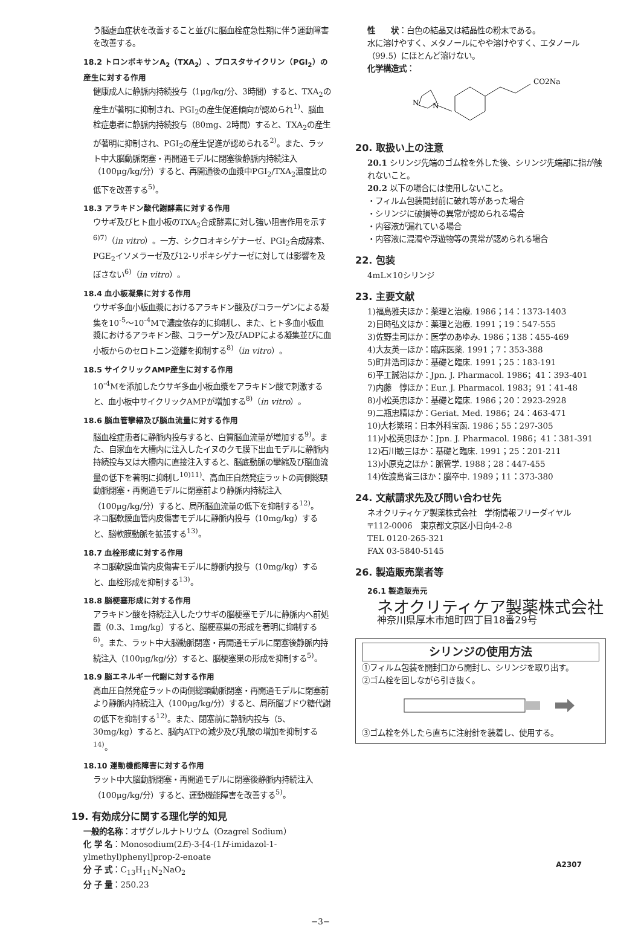う脳虚血症状を改善すること並びに脳血栓症急性期に伴う運動障害を改善する。
18.2 トロンボキサンA<sub>2</sub>（TXA<sub>2</sub>）、プロスタサイクリン（PGI<sub>2</sub>）の産生に対する作用
健康成人に静脈内持続投与（1μg/kg/分、3時間）すると、TXA<sub>2</sub>の産生が著明に抑制され、PGI<sub>2</sub>の産生促進傾向が認められ<sup>1)</sup>、脳血栓症患者に静脈内持続投与（80mg、2時間）すると、TXA<sub>2</sub>の産生が著明に抑制され、PGI<sub>2</sub>の産生促進が認められる<sup>2)</sup>。また、ラット中大脳動脈閉塞・再開通モデルに閉塞後静脈内持続注入（100μg/kg/分）すると、再開通後の血漿中PGI<sub>2</sub>/TXA<sub>2</sub>濃度比の低下を改善する<sup>5)</sup>。
18.3 アラキドン酸代謝酵素に対する作用
ウサギ及びヒト血小板のTXA<sub>2</sub>合成酵素に対し強い阻害作用を示す<sup>6)7)</sup>（in vitro）。一方、シクロオキシゲナーゼ、PGI<sub>2</sub>合成酵素、PGE<sub>2</sub>イソメラーゼ及び12-リポキシゲナーゼに対しては影響を及ぼさない<sup>6)</sup>（in vitro）。
18.4 血小板凝集に対する作用
ウサギ多血小板血漿におけるアラキドン酸及びコラーゲンによる凝集を10<sup>-5</sup>～10<sup>-4</sup>Mで濃度依存的に抑制し、また、ヒト多血小板血漿におけるアラキドン酸、コラーゲン及びADPによる凝集並びに血小板からのセロトニン遊離を抑制する<sup>8)</sup>（in vitro）。
18.5 サイクリックAMP産生に対する作用
10<sup>-4</sup>Mを添加したウサギ多血小板血漿をアラキドン酸で刺激すると、血小板中サイクリックAMPが増加する<sup>8)</sup>（in vitro）。
18.6 脳血管攣縮及び脳血流量に対する作用
脳血栓症患者に静脈内投与すると、白質脳血流量が増加する<sup>9)</sup>。また、自家血を大槽内に注入したイヌのクモ膜下出血モデルに静脈内持続投与又は大槽内に直接注入すると、脳底動脈の攣縮及び脳血流量の低下を著明に抑制し<sup>10)11)</sup>、高血圧自然発症ラットの両側総頸動脈閉塞・再開通モデルに閉塞前より静脈内持続注入（100μg/kg/分）すると、局所脳血流量の低下を抑制する<sup>12)</sup>。
ネコ脳軟膜血管内皮傷害モデルに静脈内投与（10mg/kg）すると、脳軟膜動脈を拡張する<sup>13)</sup>。
18.7 血栓形成に対する作用
ネコ脳軟膜血管内皮傷害モデルに静脈内投与（10mg/kg）すると、血栓形成を抑制する<sup>13)</sup>。
18.8 脳梗塞形成に対する作用
アラキドン酸を持続注入したウサギの脳梗塞モデルに静脈内へ前処置（0.3、1mg/kg）すると、脳梗塞巣の形成を著明に抑制する<sup>6)</sup>。また、ラット中大脳動脈閉塞・再開通モデルに閉塞後静脈内持続注入（100μg/kg/分）すると、脳梗塞巣の形成を抑制する<sup>5)</sup>。
18.9 脳エネルギー代謝に対する作用
高血圧自然発症ラットの両側総頸動脈閉塞・再開通モデルに閉塞前より静脈内持続注入（100μg/kg/分）すると、局所脳ブドウ糖代謝の低下を抑制する<sup>12)</sup>。また、閉塞前に静脈内投与（5、30mg/kg）すると、脳内ATPの減少及び乳酸の増加を抑制する<sup>14)</sup>。
18.10 運動機能障害に対する作用
ラット中大脳動脈閉塞・再開通モデルに閉塞後静脈内持続注入（100μg/kg/分）すると、運動機能障害を改善する<sup>5)</sup>。
19. 有効成分に関する理化学的知見
一般的名称：オザグレルナトリウム（Ozagrel Sodium）
化 学 名：Monosodium(2E)-3-[4-(1H-imidazol-1-ylmethyl)phenyl]prop-2-enoate
分 子 式：C<sub>13</sub>H<sub>11</sub>N<sub>2</sub>NaO<sub>2</sub>
分 子 量：250.23
性　　状：白色の結晶又は結晶性の粉末である。
水に溶けやすく、メタノールにやや溶けやすく、エタノール（99.5）にほとんど溶けない。
化学構造式：
N
N
CO2Na
20. 取扱い上の注意
20.1 シリンジ先端のゴム栓を外した後、シリンジ先端部に指が触れないこと。
20.2 以下の場合には使用しないこと。
・フィルム包装開封前に破れ等があった場合
・シリンジに破損等の異常が認められる場合
・内容液が漏れている場合
・内容液に混濁や浮遊物等の異常が認められる場合
22. 包装
4mL×10シリンジ
23. 主要文献
1)福島雅夫ほか：薬理と治療. 1986；14：1373-1403
2)目時弘文ほか：薬理と治療. 1991；19：547-555
3)佐野圭司ほか：医学のあゆみ. 1986；138：455-469
4)大友英一ほか：臨床医薬. 1991；7：353-388
5)町井浩司ほか：基礎と臨床. 1991；25：183-191
6)平工誠治ほか：Jpn. J. Pharmacol. 1986；41：393-401
7)内藤　惇ほか：Eur. J. Pharmacol. 1983；91：41-48
8)小松英忠ほか：基礎と臨床. 1986；20：2923-2928
9)二瓶忠精ほか：Geriat. Med. 1986；24：463-471
10)大杉繁昭：日本外科宝函. 1986；55：297-305
11)小松英忠ほか：Jpn. J. Pharmacol. 1986；41：381-391
12)石川敏三ほか：基礎と臨床. 1991；25：201-211
13)小原克之ほか：脈管学. 1988；28：447-455
14)佐渡島省三ほか：脳卒中. 1989；11：373-380
24. 文献請求先及び問い合わせ先
ネオクリティケア製薬株式会社　学術情報フリーダイヤル
〒112-0006　東京都文京区小日向4-2-8
TEL 0120-265-321
FAX 03-5840-5145
26. 製造販売業者等
26.1 製造販売元
ネオクリティケア製薬株式会社
神奈川県厚木市旭町四丁目18番29号
シリンジの使用方法
①フィルム包装を開封口から開封し、シリンジを取り出す。
②ゴム栓を回しながら引き抜く。
③ゴム栓を外したら直ちに注射針を装着し、使用する。
A2307
−3−